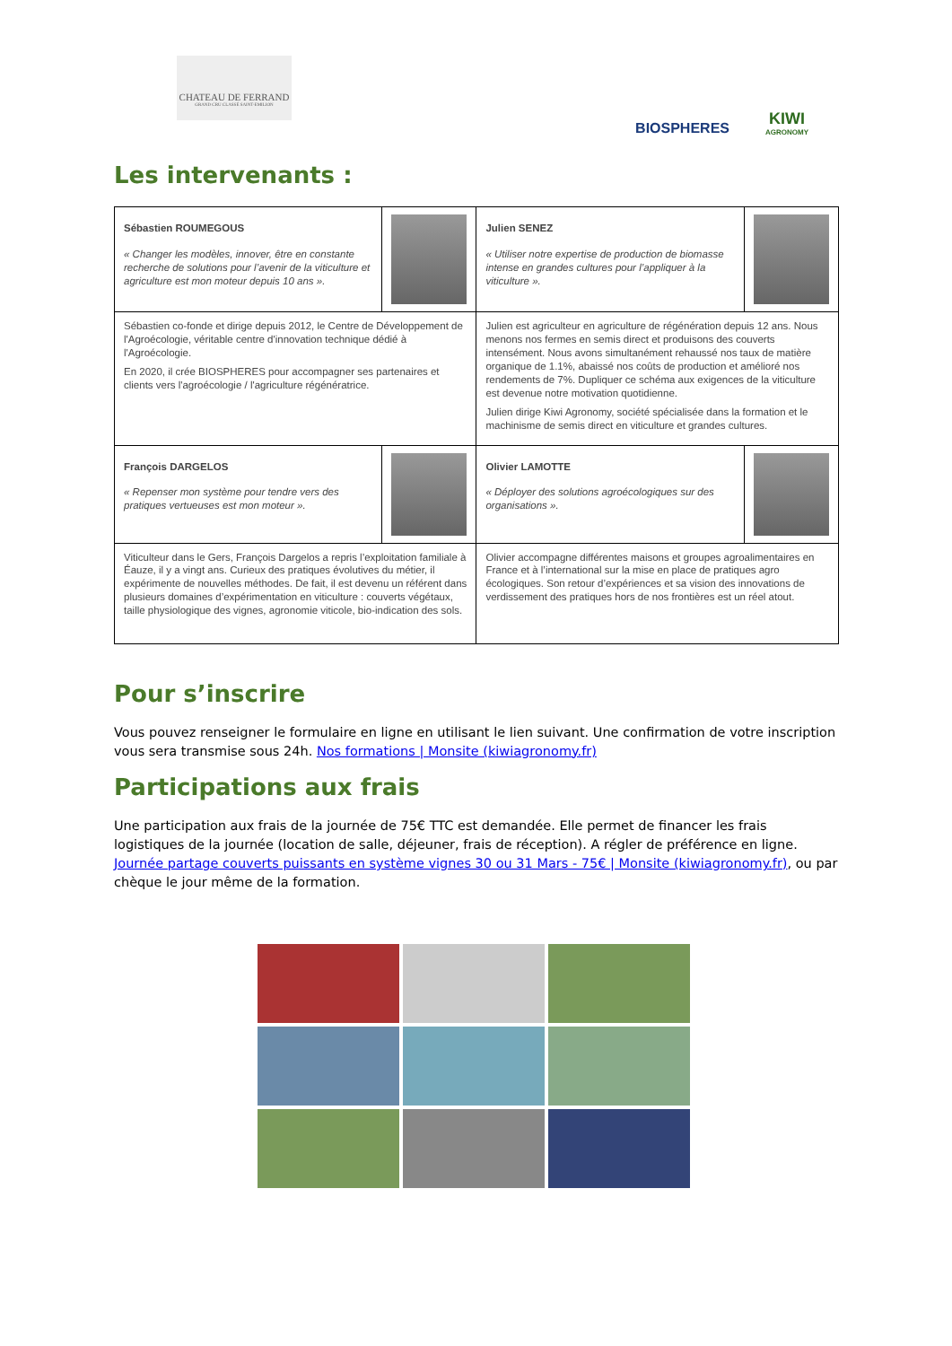CHATEAU DE FERRAND
GRAND CRU CLASSÉ SAINT-EMILION
BIOSPHERES
KIWI
AGRONOMY
Les intervenants :
| Sébastien ROUMEGOUS « Changer les modèles, innover, être en constante recherche de solutions pour l’avenir de la viticulture et agriculture est mon moteur depuis 10 ans ». | | Julien SENEZ « Utiliser notre expertise de production de biomasse intense en grandes cultures pour l’appliquer à la viticulture ». | |
| Sébastien co-fonde et dirige depuis 2012, le Centre de Développement de l'Agroécologie, véritable centre d'innovation technique dédié à l'Agroécologie. En 2020, il crée BIOSPHERES pour accompagner ses partenaires et clients vers l'agroécologie / l'agriculture régénératrice. | | Julien est agriculteur en agriculture de régénération depuis 12 ans. Nous menons nos fermes en semis direct et produisons des couverts intensément. Nous avons simultanément rehaussé nos taux de matière organique de 1.1%, abaissé nos coûts de production et amélioré nos rendements de 7%. Dupliquer ce schéma aux exigences de la viticulture est devenue notre motivation quotidienne. Julien dirige Kiwi Agronomy, société spécialisée dans la formation et le machinisme de semis direct en viticulture et grandes cultures. | |
| François DARGELOS « Repenser mon système pour tendre vers des pratiques vertueuses est mon moteur ». | | Olivier LAMOTTE « Déployer des solutions agroécologiques sur des organisations ». | |
| Viticulteur dans le Gers, François Dargelos a repris l’exploitation familiale à Éauze, il y a vingt ans. Curieux des pratiques évolutives du métier, il expérimente de nouvelles méthodes. De fait, il est devenu un référent dans plusieurs domaines d’expérimentation en viticulture : couverts végétaux, taille physiologique des vignes, agronomie viticole, bio-indication des sols. | | Olivier accompagne différentes maisons et groupes agroalimentaires en France et à l’international sur la mise en place de pratiques agro écologiques. Son retour d’expériences et sa vision des innovations de verdissement des pratiques hors de nos frontières est un réel atout. | |
Pour s’inscrire
Vous pouvez renseigner le formulaire en ligne en utilisant le lien suivant. Une confirmation de votre inscription vous sera transmise sous 24h. Nos formations | Monsite (kiwiagronomy.fr)
Participations aux frais
Une participation aux frais de la journée de 75€ TTC est demandée. Elle permet de financer les frais logistiques de la journée (location de salle, déjeuner, frais de réception). A régler de préférence en ligne. Journée partage couverts puissants en système vignes 30 ou 31 Mars - 75€ | Monsite (kiwiagronomy.fr), ou par chèque le jour même de la formation.